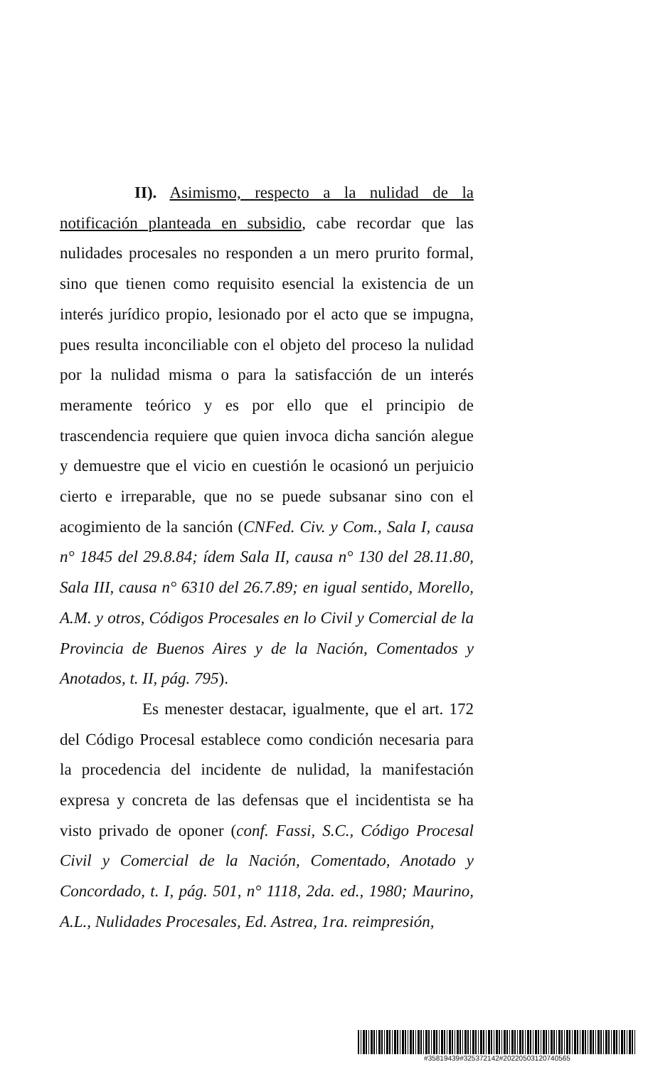II). Asimismo, respecto a la nulidad de la notificación planteada en subsidio, cabe recordar que las nulidades procesales no responden a un mero prurito formal, sino que tienen como requisito esencial la existencia de un interés jurídico propio, lesionado por el acto que se impugna, pues resulta inconciliable con el objeto del proceso la nulidad por la nulidad misma o para la satisfacción de un interés meramente teórico y es por ello que el principio de trascendencia requiere que quien invoca dicha sanción alegue y demuestre que el vicio en cuestión le ocasionó un perjuicio cierto e irreparable, que no se puede subsanar sino con el acogimiento de la sanción (CNFed. Civ. y Com., Sala I, causa n° 1845 del 29.8.84; ídem Sala II, causa n° 130 del 28.11.80, Sala III, causa n° 6310 del 26.7.89; en igual sentido, Morello, A.M. y otros, Códigos Procesales en lo Civil y Comercial de la Provincia de Buenos Aires y de la Nación, Comentados y Anotados, t. II, pág. 795).
Es menester destacar, igualmente, que el art. 172 del Código Procesal establece como condición necesaria para la procedencia del incidente de nulidad, la manifestación expresa y concreta de las defensas que el incidentista se ha visto privado de oponer (conf. Fassi, S.C., Código Procesal Civil y Comercial de la Nación, Comentado, Anotado y Concordado, t. I, pág. 501, n° 1118, 2da. ed., 1980; Maurino, A.L., Nulidades Procesales, Ed. Astrea, 1ra. reimpresión,
#35819439#325372142#20220503120740565